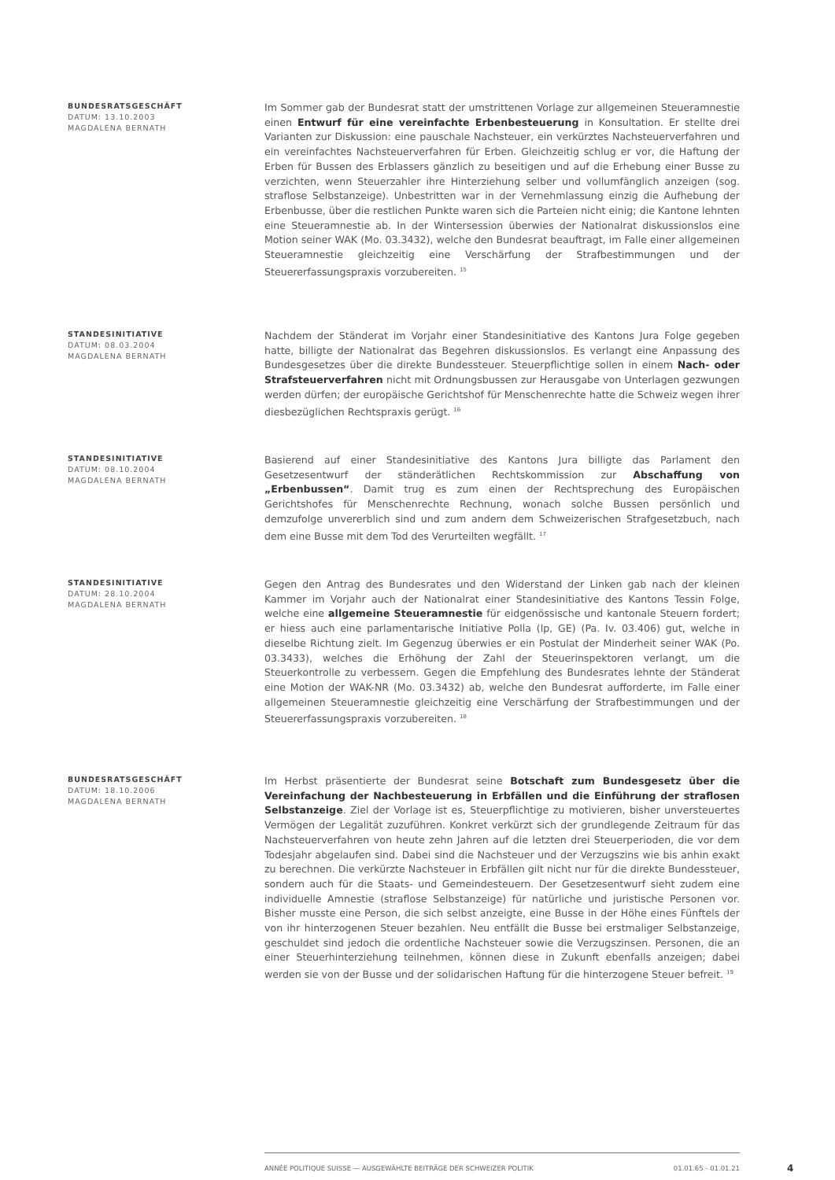BUNDESRATSGESCHÄFT
DATUM: 13.10.2003
MAGDALENA BERNATH
Im Sommer gab der Bundesrat statt der umstrittenen Vorlage zur allgemeinen Steueramnestie einen Entwurf für eine vereinfachte Erbenbesteuerung in Konsultation. Er stellte drei Varianten zur Diskussion: eine pauschale Nachsteuer, ein verkürztes Nachsteuerverfahren und ein vereinfachtes Nachsteuerverfahren für Erben. Gleichzeitig schlug er vor, die Haftung der Erben für Bussen des Erblassers gänzlich zu beseitigen und auf die Erhebung einer Busse zu verzichten, wenn Steuerzahler ihre Hinterziehung selber und vollumfänglich anzeigen (sog. straflose Selbstanzeige). Unbestritten war in der Vernehmlassung einzig die Aufhebung der Erbenbusse, über die restlichen Punkte waren sich die Parteien nicht einig; die Kantone lehnten eine Steueramnestie ab. In der Wintersession überwies der Nationalrat diskussionslos eine Motion seiner WAK (Mo. 03.3432), welche den Bundesrat beauftragt, im Falle einer allgemeinen Steueramnestie gleichzeitig eine Verschärfung der Strafbestimmungen und der Steuererfassungspraxis vorzubereiten. <sup>15</sup>
STANDESINITIATIVE
DATUM: 08.03.2004
MAGDALENA BERNATH
Nachdem der Ständerat im Vorjahr einer Standesinitiative des Kantons Jura Folge gegeben hatte, billigte der Nationalrat das Begehren diskussionslos. Es verlangt eine Anpassung des Bundesgesetzes über die direkte Bundessteuer. Steuerpflichtige sollen in einem Nach- oder Strafsteuerverfahren nicht mit Ordnungsbussen zur Herausgabe von Unterlagen gezwungen werden dürfen; der europäische Gerichtshof für Menschenrechte hatte die Schweiz wegen ihrer diesbezüglichen Rechtspraxis gerügt. <sup>16</sup>
STANDESINITIATIVE
DATUM: 08.10.2004
MAGDALENA BERNATH
Basierend auf einer Standesinitiative des Kantons Jura billigte das Parlament den Gesetzesentwurf der ständerätlichen Rechtskommission zur Abschaffung von „Erbenbussen“. Damit trug es zum einen der Rechtsprechung des Europäischen Gerichtshofes für Menschenrechte Rechnung, wonach solche Bussen persönlich und demzufolge unvererblich sind und zum andern dem Schweizerischen Strafgesetzbuch, nach dem eine Busse mit dem Tod des Verurteilten wegfällt. <sup>17</sup>
STANDESINITIATIVE
DATUM: 28.10.2004
MAGDALENA BERNATH
Gegen den Antrag des Bundesrates und den Widerstand der Linken gab nach der kleinen Kammer im Vorjahr auch der Nationalrat einer Standesinitiative des Kantons Tessin Folge, welche eine allgemeine Steueramnestie für eidgenössische und kantonale Steuern fordert; er hiess auch eine parlamentarische Initiative Polla (lp, GE) (Pa. Iv. 03.406) gut, welche in dieselbe Richtung zielt. Im Gegenzug überwies er ein Postulat der Minderheit seiner WAK (Po. 03.3433), welches die Erhöhung der Zahl der Steuerinspektoren verlangt, um die Steuerkontrolle zu verbessern. Gegen die Empfehlung des Bundesrates lehnte der Ständerat eine Motion der WAK-NR (Mo. 03.3432) ab, welche den Bundesrat aufforderte, im Falle einer allgemeinen Steueramnestie gleichzeitig eine Verschärfung der Strafbestimmungen und der Steuererfassungspraxis vorzubereiten. <sup>18</sup>
BUNDESRATSGESCHÄFT
DATUM: 18.10.2006
MAGDALENA BERNATH
Im Herbst präsentierte der Bundesrat seine Botschaft zum Bundesgesetz über die Vereinfachung der Nachbesteuerung in Erbfällen und die Einführung der straflosen Selbstanzeige. Ziel der Vorlage ist es, Steuerpflichtige zu motivieren, bisher unversteuertes Vermögen der Legalität zuzuführen. Konkret verkürzt sich der grundlegende Zeitraum für das Nachsteuerverfahren von heute zehn Jahren auf die letzten drei Steuerperioden, die vor dem Todesjahr abgelaufen sind. Dabei sind die Nachsteuer und der Verzugszins wie bis anhin exakt zu berechnen. Die verkürzte Nachsteuer in Erbfällen gilt nicht nur für die direkte Bundessteuer, sondern auch für die Staats- und Gemeindesteuern. Der Gesetzesentwurf sieht zudem eine individuelle Amnestie (straflose Selbstanzeige) für natürliche und juristische Personen vor. Bisher musste eine Person, die sich selbst anzeigte, eine Busse in der Höhe eines Fünftels der von ihr hinterzogenen Steuer bezahlen. Neu entfällt die Busse bei erstmaliger Selbstanzeige, geschuldet sind jedoch die ordentliche Nachsteuer sowie die Verzugszinsen. Personen, die an einer Steuerhinterziehung teilnehmen, können diese in Zukunft ebenfalls anzeigen; dabei werden sie von der Busse und der solidarischen Haftung für die hinterzogene Steuer befreit. <sup>19</sup>
ANNÉE POLITIQUE SUISSE — AUSGEWÄHLTE BEITRÄGE DER SCHWEIZER POLITIK 01.01.65 - 01.01.21
4